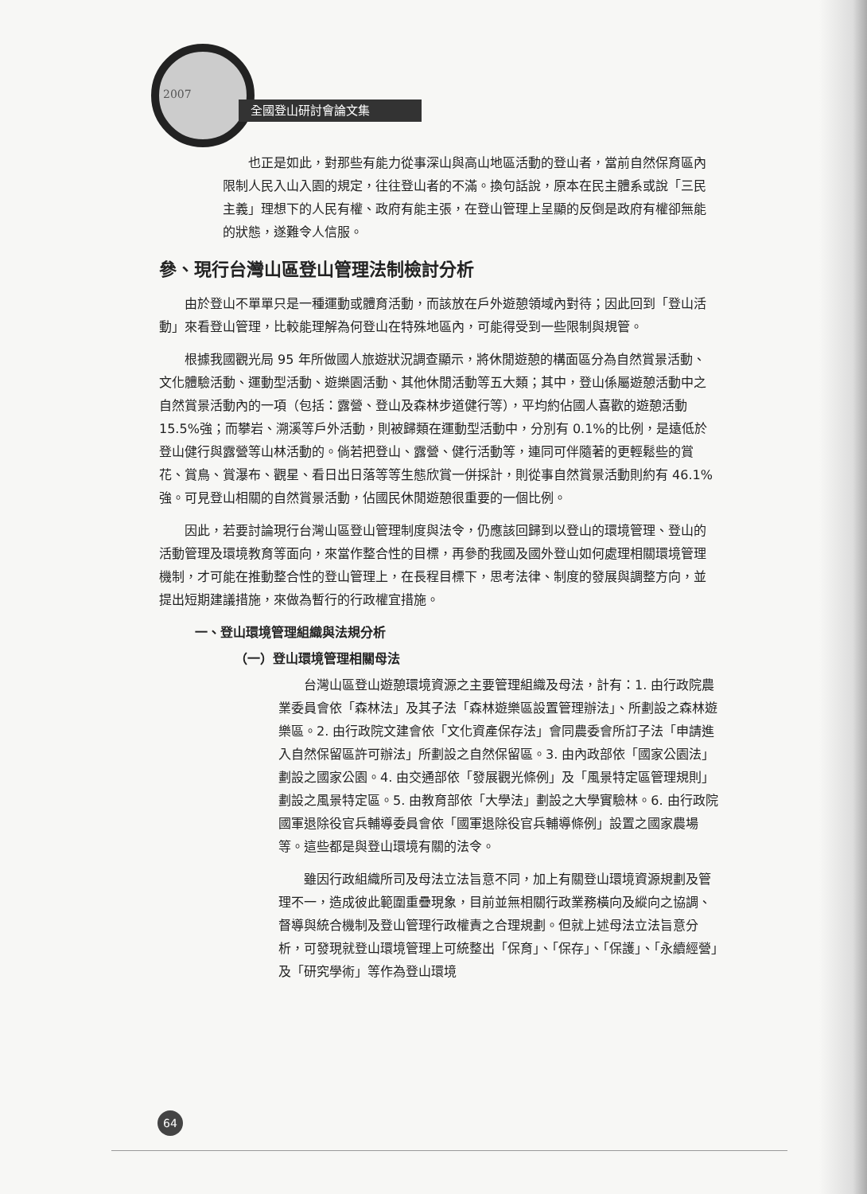2007
全國登山研討會論文集
也正是如此，對那些有能力從事深山與高山地區活動的登山者，當前自然保育區內限制人民入山入園的規定，往往登山者的不滿。換句話說，原本在民主體系或說「三民主義」理想下的人民有權、政府有能主張，在登山管理上呈顯的反倒是政府有權卻無能的狀態，遂難令人信服。
參、現行台灣山區登山管理法制檢討分析
由於登山不單單只是一種運動或體育活動，而該放在戶外遊憩領域內對待；因此回到「登山活動」來看登山管理，比較能理解為何登山在特殊地區內，可能得受到一些限制與規管。
根據我國觀光局 95 年所做國人旅遊狀況調查顯示，將休閒遊憩的構面區分為自然賞景活動、文化體驗活動、運動型活動、遊樂園活動、其他休閒活動等五大類；其中，登山係屬遊憩活動中之自然賞景活動內的一項（包括：露營、登山及森林步道健行等），平均約佔國人喜歡的遊憩活動 15.5%強；而攀岩、溯溪等戶外活動，則被歸類在運動型活動中，分別有 0.1%的比例，是遠低於登山健行與露營等山林活動的。倘若把登山、露營、健行活動等，連同可伴隨著的更輕鬆些的賞花、賞鳥、賞瀑布、觀星、看日出日落等等生態欣賞一併採計，則從事自然賞景活動則約有 46.1%強。可見登山相關的自然賞景活動，佔國民休閒遊憩很重要的一個比例。
因此，若要討論現行台灣山區登山管理制度與法令，仍應該回歸到以登山的環境管理、登山的活動管理及環境教育等面向，來當作整合性的目標，再參酌我國及國外登山如何處理相關環境管理機制，才可能在推動整合性的登山管理上，在長程目標下，思考法律、制度的發展與調整方向，並提出短期建議措施，來做為暫行的行政權宜措施。
一、登山環境管理組織與法規分析
（一）登山環境管理相關母法
台灣山區登山遊憩環境資源之主要管理組織及母法，計有：1. 由行政院農業委員會依「森林法」及其子法「森林遊樂區設置管理辦法」、所劃設之森林遊樂區。2. 由行政院文建會依「文化資產保存法」會同農委會所訂子法「申請進入自然保留區許可辦法」所劃設之自然保留區。3. 由內政部依「國家公園法」劃設之國家公園。4. 由交通部依「發展觀光條例」及「風景特定區管理規則」劃設之風景特定區。5. 由教育部依「大學法」劃設之大學實驗林。6. 由行政院國軍退除役官兵輔導委員會依「國軍退除役官兵輔導條例」設置之國家農場等。這些都是與登山環境有關的法令。
雖因行政組織所司及母法立法旨意不同，加上有關登山環境資源規劃及管理不一，造成彼此範圍重疊現象，目前並無相關行政業務橫向及縱向之協調、督導與統合機制及登山管理行政權責之合理規劃。但就上述母法立法旨意分析，可發現就登山環境管理上可統整出「保育」、「保存」、「保護」、「永續經營」及「研究學術」等作為登山環境
64